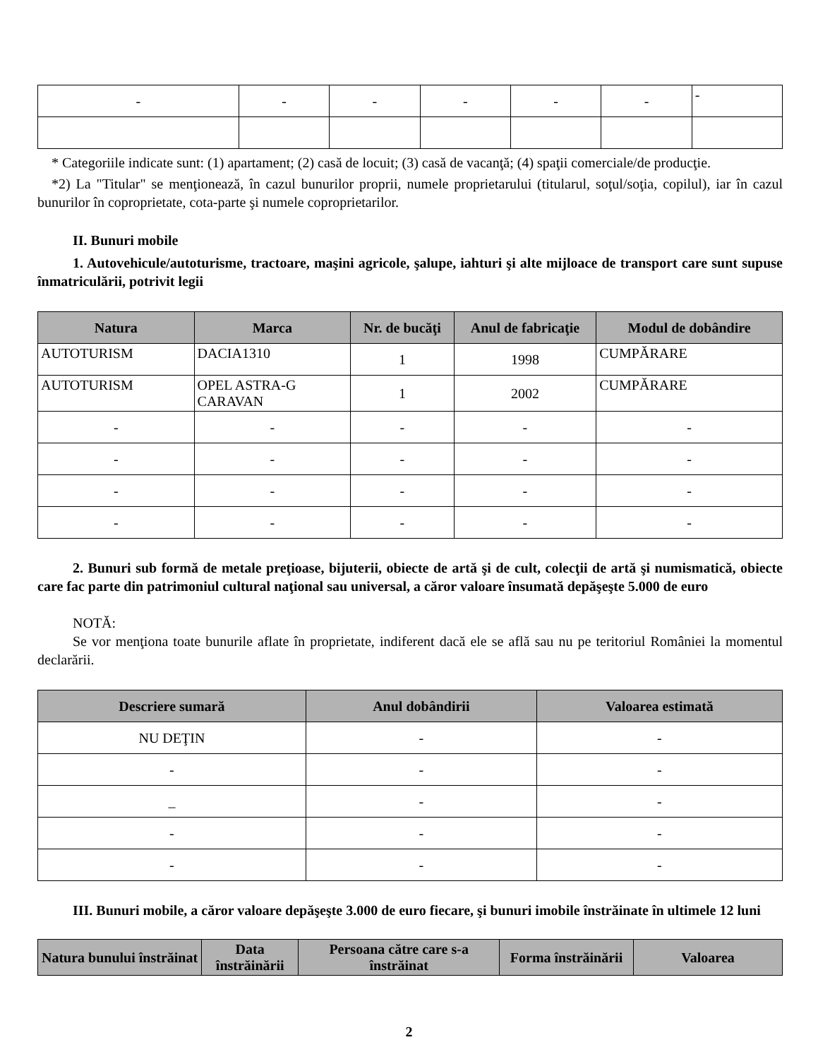| - | - | - | - | - | - | - |
* Categoriile indicate sunt: (1) apartament; (2) casă de locuit; (3) casă de vacanţă; (4) spaţii comerciale/de producţie.
*2) La "Titular" se menţionează, în cazul bunurilor proprii, numele proprietarului (titularul, soţul/soţia, copilul), iar în cazul bunurilor în coproprietate, cota-parte şi numele coproprietarilor.
II. Bunuri mobile
1. Autovehicule/autoturisme, tractoare, maşini agricole, şalupe, iahturi şi alte mijloace de transport care sunt supuse înmatriculării, potrivit legii
| Natura | Marca | Nr. de bucăţi | Anul de fabricaţie | Modul de dobândire |
| --- | --- | --- | --- | --- |
| AUTOTURISM | DACIA1310 | 1 | 1998 | CUMPĂRARE |
| AUTOTURISM | OPEL ASTRA-G CARAVAN | 1 | 2002 | CUMPĂRARE |
| - | - | - | - | - |
| - | - | - | - | - |
| - | - | - | - | - |
| - | - | - | - | - |
2. Bunuri sub formă de metale preţioase, bijuterii, obiecte de artă şi de cult, colecţii de artă şi numismatică, obiecte care fac parte din patrimoniul cultural naţional sau universal, a căror valoare însumată depăşeşte 5.000 de euro
NOTĂ:
Se vor menţiona toate bunurile aflate în proprietate, indiferent dacă ele se află sau nu pe teritoriul României la momentul declarării.
| Descriere sumară | Anul dobândirii | Valoarea estimată |
| --- | --- | --- |
| NU DEŢIN | - | - |
| - | - | - |
| _ | - | - |
| - | - | - |
| - | - | - |
III. Bunuri mobile, a căror valoare depăşeşte 3.000 de euro fiecare, şi bunuri imobile înstrăinate în ultimele 12 luni
| Natura bunului înstrăinat | Data înstrăinării | Persoana către care s-a înstrăinat | Forma înstrăinării | Valoarea |
| --- | --- | --- | --- | --- |
2